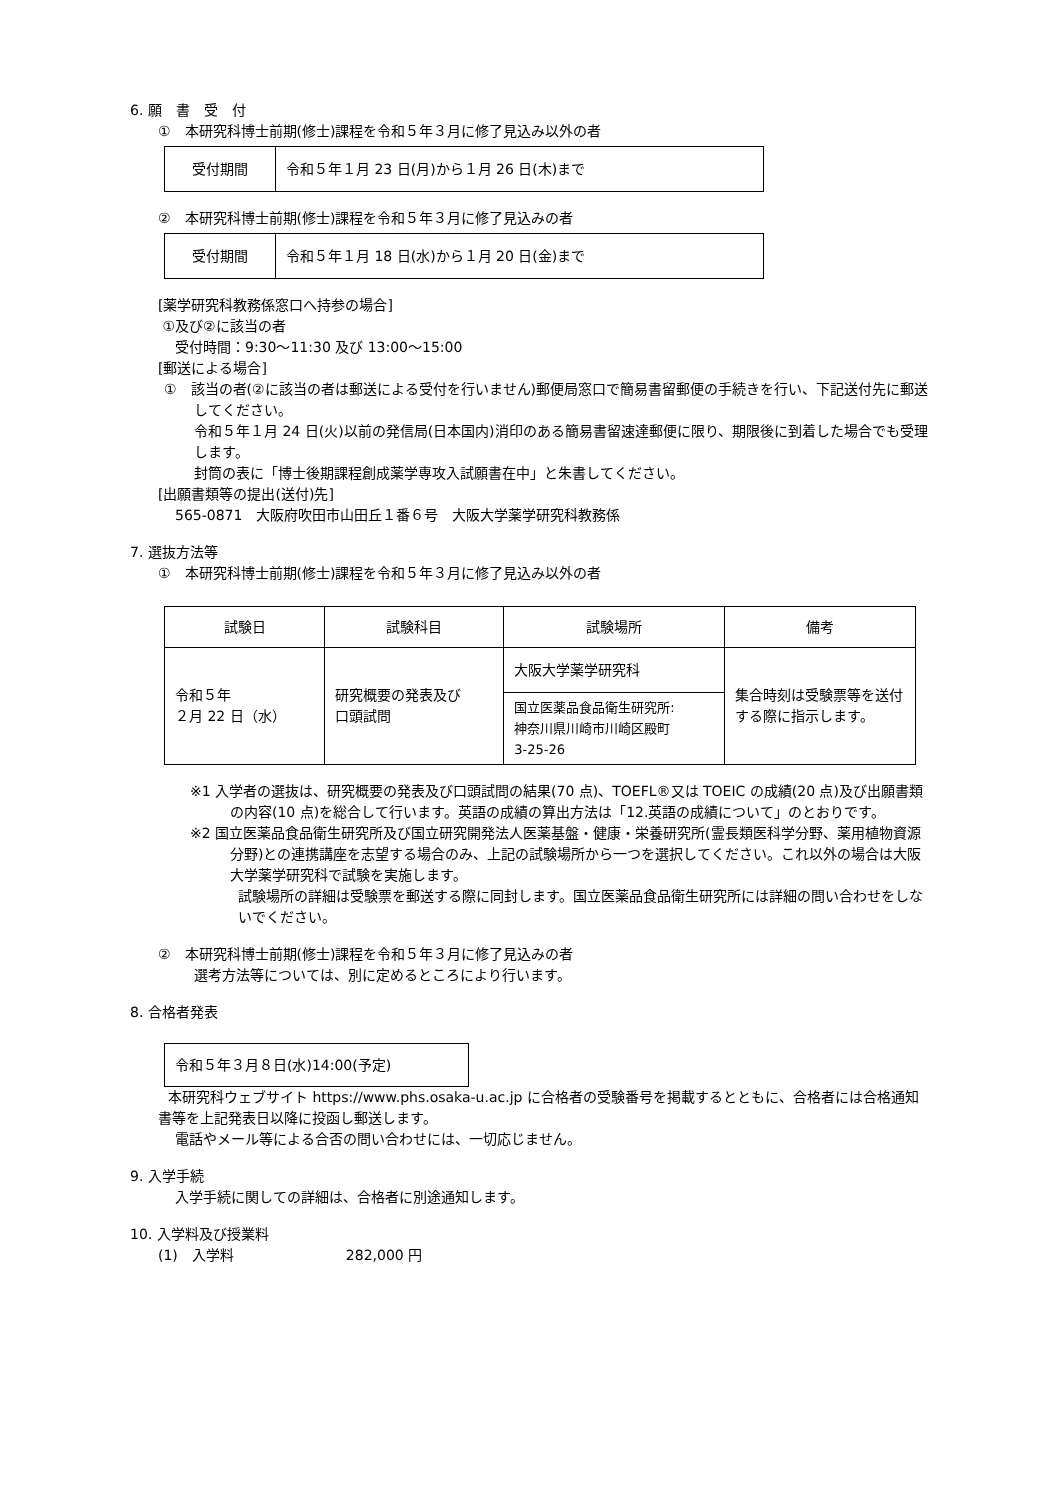6. 願　書　受　付
①　本研究科博士前期(修士)課程を令和５年３月に修了見込み以外の者
| 受付期間 | 令和５年１月 23 日(月)から１月 26 日(木)まで |
②　本研究科博士前期(修士)課程を令和５年３月に修了見込みの者
| 受付期間 | 令和５年１月 18 日(水)から１月 20 日(金)まで |
[薬学研究科教務係窓口へ持参の場合]
①及び②に該当の者
受付時間：9:30～11:30 及び 13:00～15:00
[郵送による場合]
①　該当の者(②に該当の者は郵送による受付を行いません)郵便局窓口で簡易書留郵便の手続きを行い、下記送付先に郵送してください。
令和５年１月 24 日(火)以前の発信局(日本国内)消印のある簡易書留速達郵便に限り、期限後に到着した場合でも受理します。
封筒の表に「博士後期課程創成薬学専攻入試願書在中」と朱書してください。
[出願書類等の提出(送付)先]
565-0871　大阪府吹田市山田丘１番６号　大阪大学薬学研究科教務係
7. 選抜方法等
①　本研究科博士前期(修士)課程を令和５年３月に修了見込み以外の者
| 試験日 | 試験科目 | 試験場所 | 備考 |
| 令和５年 ２月 22 日（水） | 研究概要の発表及び 口頭試問 | 大阪大学薬学研究科 | 集合時刻は受験票等を送付する際に指示します。 |
| | | 国立医薬品食品衛生研究所: 神奈川県川崎市川崎区殿町 3-25-26 | |
※1 入学者の選抜は、研究概要の発表及び口頭試問の結果(70 点)、TOEFL®又は TOEIC の成績(20 点)及び出願書類の内容(10 点)を総合して行います。英語の成績の算出方法は「12.英語の成績について」のとおりです。
※2 国立医薬品食品衛生研究所及び国立研究開発法人医薬基盤・健康・栄養研究所(霊長類医科学分野、薬用植物資源分野)との連携講座を志望する場合のみ、上記の試験場所から一つを選択してください。これ以外の場合は大阪大学薬学研究科で試験を実施します。
試験場所の詳細は受験票を郵送する際に同封します。国立医薬品食品衛生研究所には詳細の問い合わせをしないでください。
②　本研究科博士前期(修士)課程を令和５年３月に修了見込みの者
選考方法等については、別に定めるところにより行います。
8. 合格者発表
| 令和５年３月８日(水)14:00(予定) |
本研究科ウェブサイト https://www.phs.osaka-u.ac.jp に合格者の受験番号を掲載するとともに、合格者には合格通知書等を上記発表日以降に投函し郵送します。
電話やメール等による合否の問い合わせには、一切応じません。
9. 入学手続
入学手続に関しての詳細は、合格者に別途通知します。
10. 入学料及び授業料
(1)　入学料　　　　　　　　282,000 円